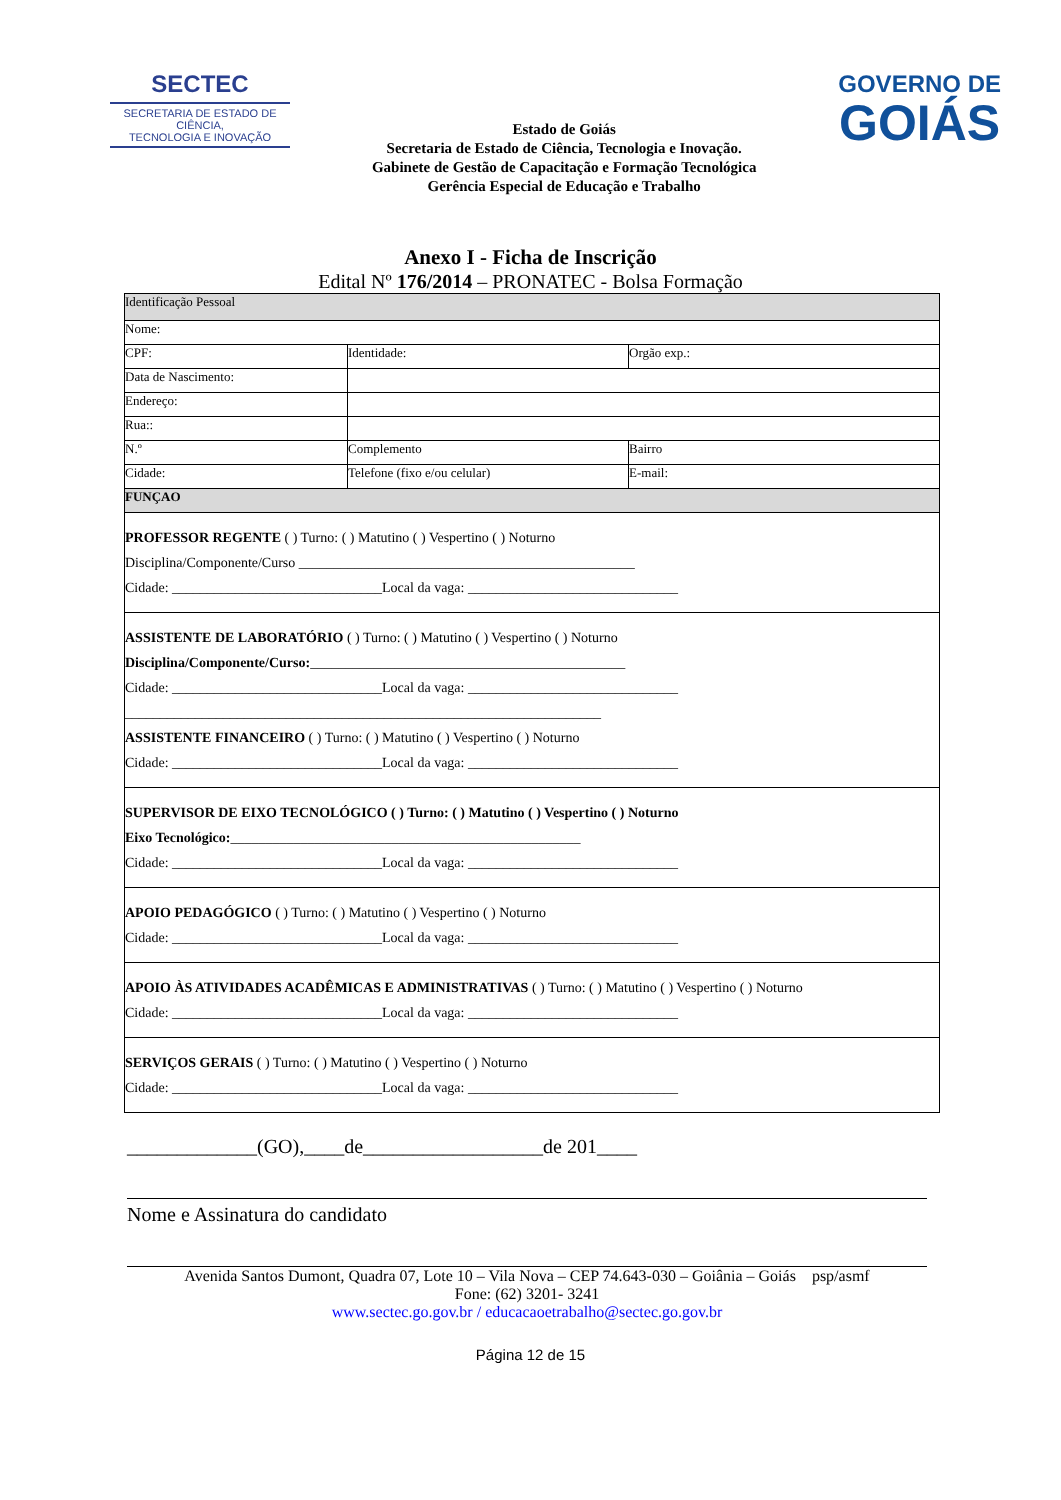SECTEC
SECRETARIA DE ESTADO DE CIÊNCIA,
TECNOLOGIA E INOVAÇÃO
Estado de Goiás
Secretaria de Estado de Ciência, Tecnologia e Inovação.
Gabinete de Gestão de Capacitação e Formação Tecnológica
Gerência Especial de Educação e Trabalho
GOVERNO DE
GOIÁS
Anexo I - Ficha de Inscrição
Edital Nº 176/2014 – PRONATEC - Bolsa Formação
| Identificação Pessoal | | | |
| Nome: | | | |
| CPF: | Identidade: | Orgão exp.: | |
| Data de Nascimento: | | | |
| Endereço: | | | |
| Rua:: | | | |
| N.º | Complemento | | Bairro |
| Cidade: | Telefone (fixo e/ou celular) | | E-mail: |
| FUNÇAO | | | |
| PROFESSOR REGENTE ( ) Turno: ( ) Matutino ( ) Vespertino ( ) Noturno Disciplina/Componente/Curso ________________________________________________ Cidade: ______________________________Local da vaga: ______________________________ | | | |
| ASSISTENTE DE LABORATÓRIO ( ) Turno: ( ) Matutino ( ) Vespertino ( ) Noturno Disciplina/Componente/Curso: _____________________________________________ Cidade: ______________________________Local da vaga: ______________________________ ____________________________________________________________________ ASSISTENTE FINANCEIRO ( ) Turno: ( ) Matutino ( ) Vespertino ( ) Noturno Cidade: ______________________________Local da vaga: ______________________________ | | | |
| SUPERVISOR DE EIXO TECNOLÓGICO ( ) Turno: ( ) Matutino ( ) Vespertino ( ) Noturno Eixo Tecnológico: __________________________________________________ Cidade: ______________________________Local da vaga: ______________________________ | | | |
| APOIO PEDAGÓGICO ( ) Turno: ( ) Matutino ( ) Vespertino ( ) Noturno Cidade: ______________________________Local da vaga: ______________________________ | | | |
| APOIO ÀS ATIVIDADES ACADÊMICAS E ADMINISTRATIVAS ( ) Turno: ( ) Matutino ( ) Vespertino ( ) Noturno Cidade: ______________________________Local da vaga: ______________________________ | | | |
| SERVIÇOS GERAIS ( ) Turno: ( ) Matutino ( ) Vespertino ( ) Noturno Cidade: ______________________________Local da vaga: ______________________________ | | | |
_____________(GO),____de__________________de 201____
Nome e Assinatura do candidato
Avenida Santos Dumont, Quadra 07, Lote 10 – Vila Nova – CEP 74.643-030 – Goiânia – Goiás psp/asmf
Fone: (62) 3201- 3241
www.sectec.go.gov.br / educacaoetrabalho@sectec.go.gov.br
Página 12 de 15